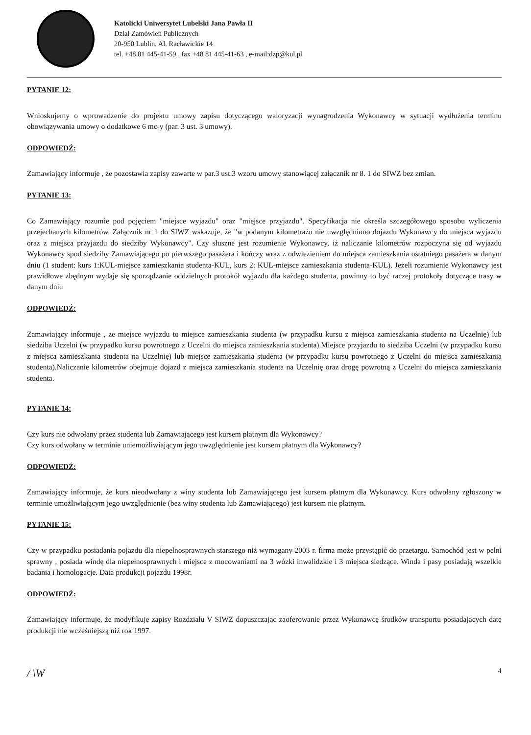Katolicki Uniwersytet Lubelski Jana Pawła II
Dział Zamówień Publicznych
20-950 Lublin, Al. Racławickie 14
tel. +48 81 445-41-59 , fax +48 81 445-41-63 , e-mail:dzp@kul.pl
PYTANIE 12:
Wnioskujemy o wprowadzenie do projektu umowy zapisu dotyczącego waloryzacji wynagrodzenia Wykonawcy w sytuacji wydłużenia terminu obowiązywania umowy o dodatkowe 6 mc-y (par. 3 ust. 3 umowy).
ODPOWIEDŹ:
Zamawiający informuje , że pozostawia zapisy zawarte w par.3 ust.3 wzoru umowy stanowiącej załącznik nr 8. 1 do SIWZ bez zmian.
PYTANIE 13:
Co Zamawiający rozumie pod pojęciem "miejsce wyjazdu" oraz "miejsce przyjazdu". Specyfikacja nie określa szczegółowego sposobu wyliczenia przejechanych kilometrów. Załącznik nr 1 do SIWZ wskazuje, że "w podanym kilometrażu nie uwzględniono dojazdu Wykonawcy do miejsca wyjazdu oraz z miejsca przyjazdu do siedziby Wykonawcy". Czy słuszne jest rozumienie Wykonawcy, iż naliczanie kilometrów rozpoczyna się od wyjazdu Wykonawcy spod siedziby Zamawiającego po pierwszego pasażera i kończy wraz z odwiezieniem do miejsca zamieszkania ostatniego pasażera w danym dniu (1 student: kurs 1:KUL-miejsce zamieszkania studenta-KUL, kurs 2: KUL-miejsce zamieszkania studenta-KUL). Jeżeli rozumienie Wykonawcy jest prawidłowe zbędnym wydaje się sporządzanie oddzielnych protokół wyjazdu dla każdego studenta, powinny to być raczej protokoły dotyczące trasy w danym dniu
ODPOWIEDŹ:
Zamawiający informuje , że miejsce wyjazdu to miejsce zamieszkania studenta (w przypadku kursu z miejsca zamieszkania studenta na Uczelnię) lub siedziba Uczelni (w przypadku kursu powrotnego z Uczelni do miejsca zamieszkania studenta).Miejsce przyjazdu to siedziba Uczelni (w przypadku kursu z miejsca zamieszkania studenta na Uczelnię) lub miejsce zamieszkania studenta (w przypadku kursu powrotnego z Uczelni do miejsca zamieszkania studenta).Naliczanie kilometrów obejmuje dojazd z miejsca zamieszkania studenta na Uczelnię oraz drogę powrotną z Uczelni do miejsca zamieszkania studenta.
PYTANIE 14:
Czy kurs nie odwołany przez studenta lub Zamawiającego jest kursem płatnym dla Wykonawcy?
Czy kurs odwołany w terminie uniemożliwiającym jego uwzględnienie jest kursem płatnym dla Wykonawcy?
ODPOWIEDŹ:
Zamawiający informuje, że kurs nieodwołany z winy studenta lub Zamawiającego jest kursem płatnym dla Wykonawcy. Kurs odwołany zgłoszony w terminie umożliwiającym jego uwzględnienie (bez winy studenta lub Zamawiającego) jest kursem nie płatnym.
PYTANIE 15:
Czy w przypadku posiadania pojazdu dla niepełnosprawnych starszego niż wymagany 2003 r. firma może przystąpić do przetargu. Samochód jest w pełni sprawny , posiada windę dla niepełnosprawnych i miejsce z mocowaniami na 3 wózki inwalidzkie i 3 miejsca siedzące. Winda i pasy posiadają wszelkie badania i homologacje. Data produkcji pojazdu 1998r.
ODPOWIEDŹ:
Zamawiający informuje, że modyfikuje zapisy Rozdziału V SIWZ dopuszczając zaoferowanie przez Wykonawcę środków transportu posiadających datę produkcji nie wcześniejszą niż rok 1997.
/ \W 4